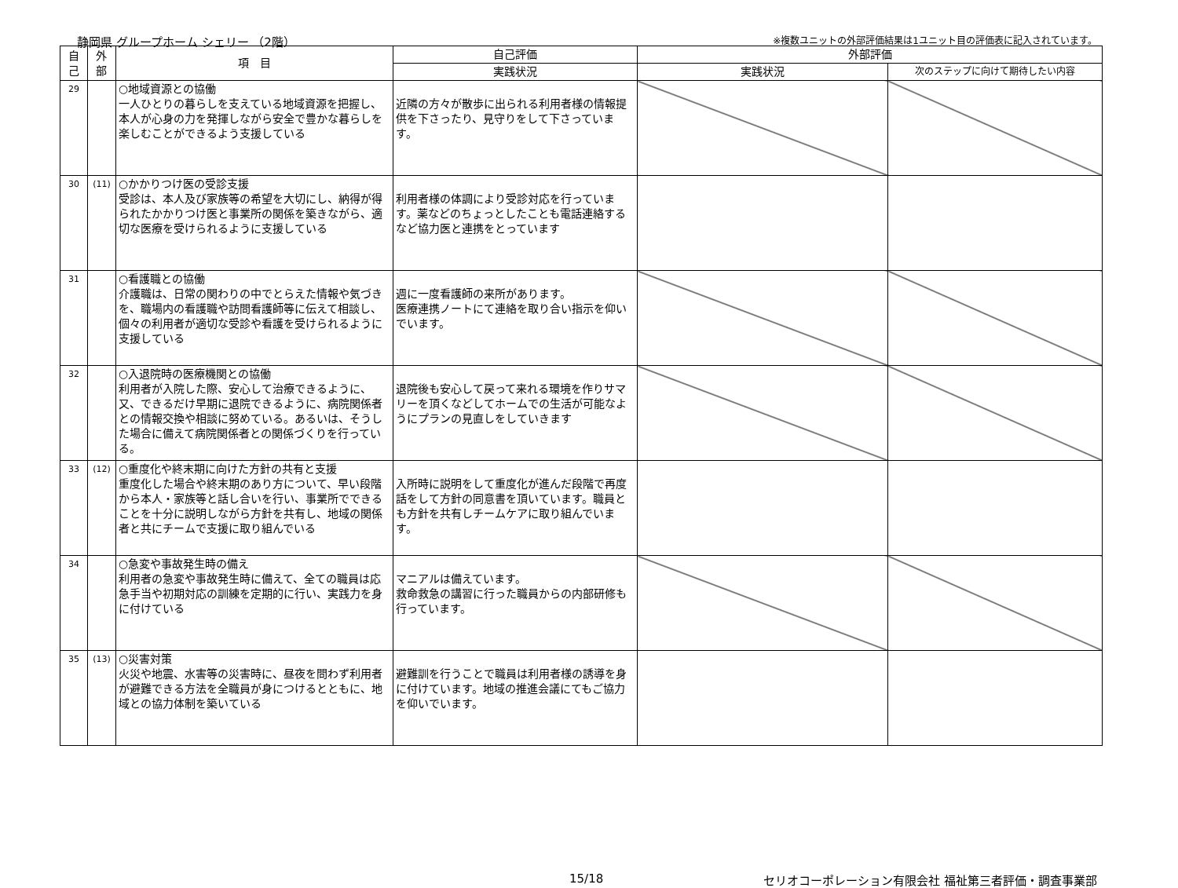静岡県 グループホーム シェリー （2階）
※複数ユニットの外部評価結果は1ユニット目の評価表に記入されています。
| 自 己 | 外 部 | 項 目 | 自己評価 | 外部評価 | |
| --- | --- | --- | --- | --- | --- |
| | | | 実践状況 | 実践状況 | 次のステップに向けて期待したい内容 |
| 29 | | ○地域資源との協働 一人ひとりの暮らしを支えている地域資源を把握し、本人が心身の力を発揮しながら安全で豊かな暮らしを楽しむことができるよう支援している | 近隣の方々が散歩に出られる利用者様の情報提供を下さったり、見守りをして下さっています。 | | |
| 30 | (11) | ○かかりつけ医の受診支援 受診は、本人及び家族等の希望を大切にし、納得が得られたかかりつけ医と事業所の関係を築きながら、適切な医療を受けられるように支援している | 利用者様の体調により受診対応を行っています。薬などのちょっとしたことも電話連絡するなど協力医と連携をとっています | | |
| 31 | | ○看護職との協働 介護職は、日常の関わりの中でとらえた情報や気づきを、職場内の看護職や訪問看護師等に伝えて相談し、個々の利用者が適切な受診や看護を受けられるように支援している | 週に一度看護師の来所があります。 医療連携ノートにて連絡を取り合い指示を仰いでいます。 | | |
| 32 | | ○入退院時の医療機関との協働 利用者が入院した際、安心して治療できるように、又、できるだけ早期に退院できるように、病院関係者との情報交換や相談に努めている。あるいは、そうした場合に備えて病院関係者との関係づくりを行っている。 | 退院後も安心して戻って来れる環境を作りサマリーを頂くなどしてホームでの生活が可能なようにプランの見直しをしていきます | | |
| 33 | (12) | ○重度化や終末期に向けた方針の共有と支援 重度化した場合や終末期のあり方について、早い段階から本人・家族等と話し合いを行い、事業所でできることを十分に説明しながら方針を共有し、地域の関係者と共にチームで支援に取り組んでいる | 入所時に説明をして重度化が進んだ段階で再度話をして方針の同意書を頂いています。職員とも方針を共有しチームケアに取り組んでいます。 | | |
| 34 | | ○急変や事故発生時の備え 利用者の急変や事故発生時に備えて、全ての職員は応急手当や初期対応の訓練を定期的に行い、実践力を身に付けている | マニアルは備えています。 救命救急の講習に行った職員からの内部研修も行っています。 | | |
| 35 | (13) | ○災害対策 火災や地震、水害等の災害時に、昼夜を問わず利用者が避難できる方法を全職員が身につけるとともに、地域との協力体制を築いている | 避難訓を行うことで職員は利用者様の誘導を身に付けています。地域の推進会議にてもご協力を仰いでいます。 | | |
15/18 セリオコーポレーション有限会社 福祉第三者評価・調査事業部